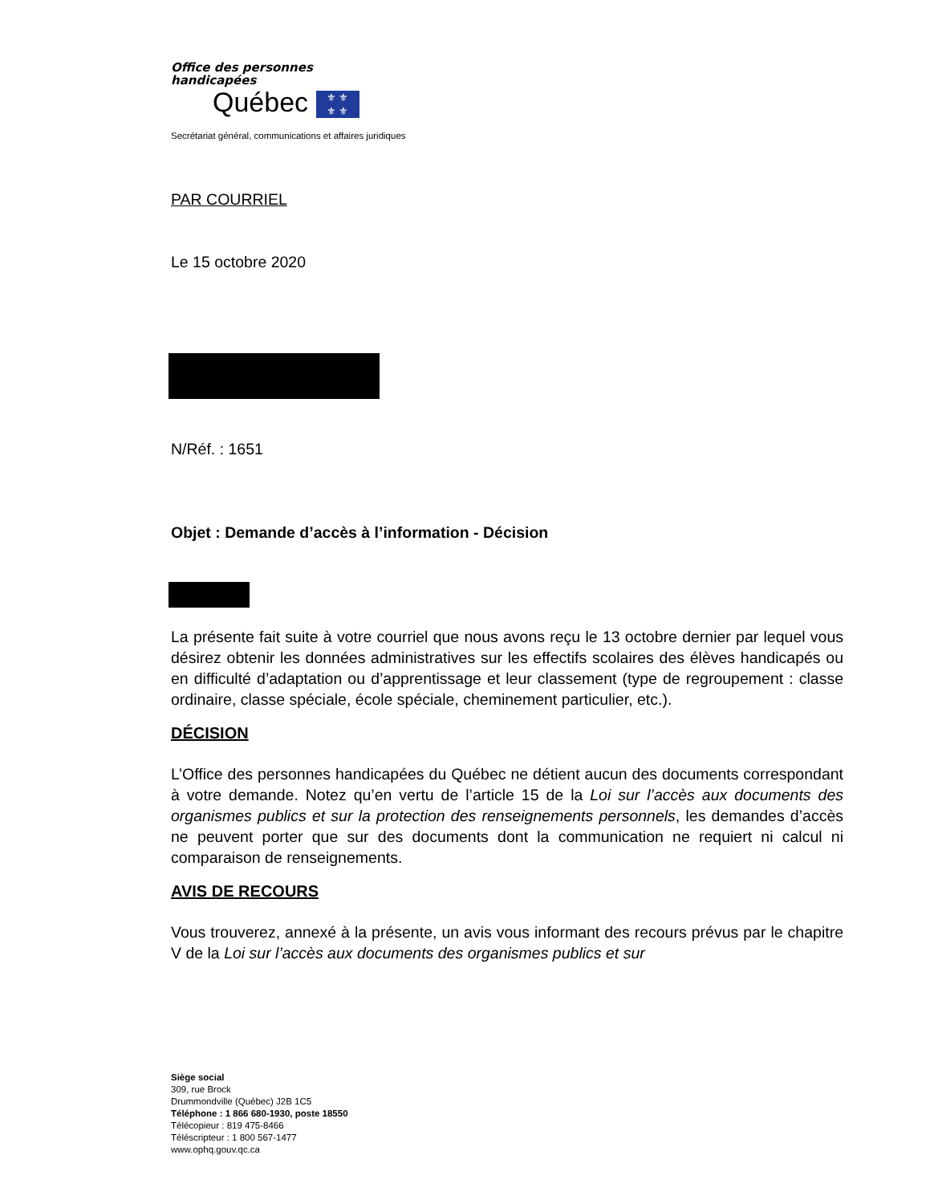Office des personnes
handicapées
Québec ⚜ ⚜
⚜ ⚜
Secrétariat général, communications et affaires juridiques
PAR COURRIEL
Le 15 octobre 2020
N/Réf. : 1651
Objet : Demande d’accès à l’information - Décision
La présente fait suite à votre courriel que nous avons reçu le 13 octobre dernier par lequel vous désirez obtenir les données administratives sur les effectifs scolaires des élèves handicapés ou en difficulté d’adaptation ou d’apprentissage et leur classement (type de regroupement : classe ordinaire, classe spéciale, école spéciale, cheminement particulier, etc.).
DÉCISION
L’Office des personnes handicapées du Québec ne détient aucun des documents correspondant à votre demande. Notez qu’en vertu de l’article 15 de la Loi sur l’accès aux documents des organismes publics et sur la protection des renseignements personnels, les demandes d’accès ne peuvent porter que sur des documents dont la communication ne requiert ni calcul ni comparaison de renseignements.
AVIS DE RECOURS
Vous trouverez, annexé à la présente, un avis vous informant des recours prévus par le chapitre V de la Loi sur l’accès aux documents des organismes publics et sur
Siège social
309, rue Brock
Drummondville (Québec) J2B 1C5
Téléphone : 1 866 680-1930, poste 18550
Télécopieur : 819 475-8466
Téléscripteur : 1 800 567-1477
www.ophq.gouv.qc.ca